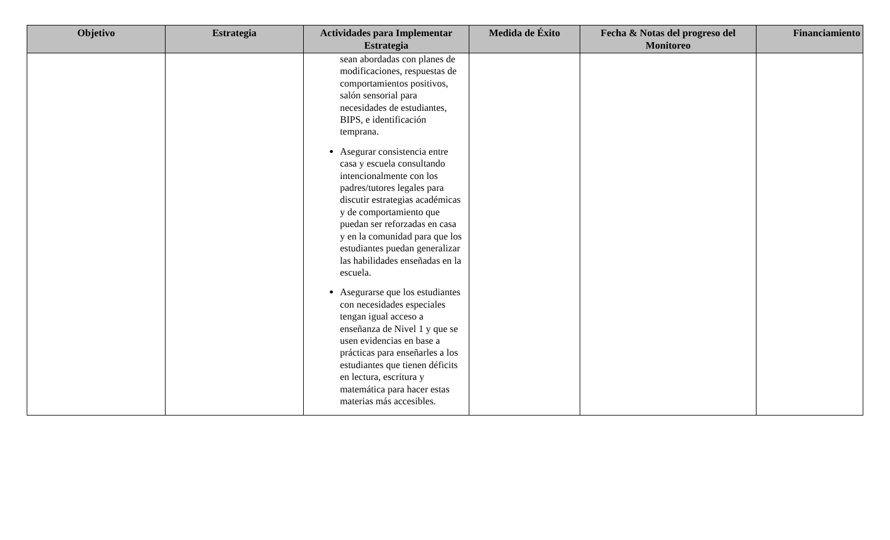| Objetivo | Estrategia | Actividades para Implementar Estrategia | Medida de Éxito | Fecha & Notas del progreso del Monitoreo | Financiamiento |
| --- | --- | --- | --- | --- | --- |
| | | sean abordadas con planes de modificaciones, respuestas de comportamientos positivos, salón sensorial para necesidades de estudiantes, BIPS, e identificación temprana. Asegurar consistencia entre casa y escuela consultando intencionalmente con los padres/tutores legales para discutir estrategias académicas y de comportamiento que puedan ser reforzadas en casa y en la comunidad para que los estudiantes puedan generalizar las habilidades enseñadas en la escuela. Asegurarse que los estudiantes con necesidades especiales tengan igual acceso a enseñanza de Nivel 1 y que se usen evidencias en base a prácticas para enseñarles a los estudiantes que tienen déficits en lectura, escritura y matemática para hacer estas materias más accesibles. | | | |